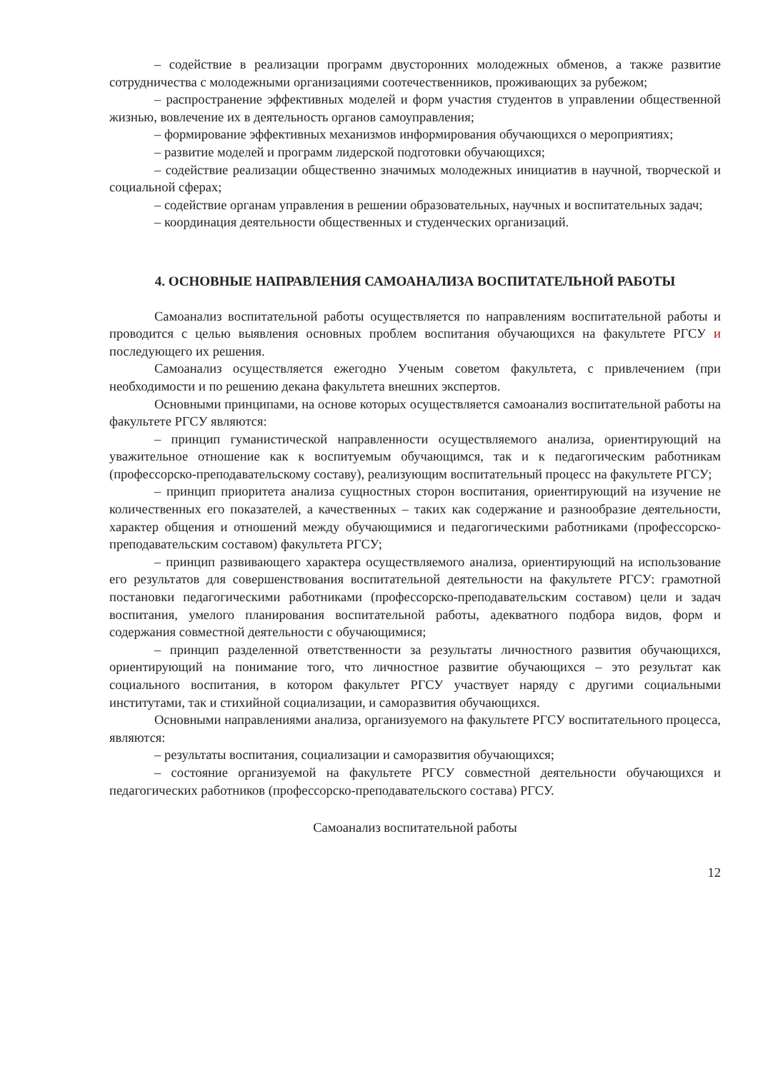– содействие в реализации программ двусторонних молодежных обменов, а также развитие сотрудничества с молодежными организациями соотечественников, проживающих за рубежом;
– распространение эффективных моделей и форм участия студентов в управлении общественной жизнью, вовлечение их в деятельность органов самоуправления;
– формирование эффективных механизмов информирования обучающихся о мероприятиях;
– развитие моделей и программ лидерской подготовки обучающихся;
– содействие реализации общественно значимых молодежных инициатив в научной, творческой и социальной сферах;
– содействие органам управления в решении образовательных, научных и воспитательных задач;
– координация деятельности общественных и студенческих организаций.
4. ОСНОВНЫЕ НАПРАВЛЕНИЯ САМОАНАЛИЗА ВОСПИТАТЕЛЬНОЙ РАБОТЫ
Самоанализ воспитательной работы осуществляется по направлениям воспитательной работы и проводится с целью выявления основных проблем воспитания обучающихся на факультете РГСУ и последующего их решения.
Самоанализ осуществляется ежегодно Ученым советом факультета, с привлечением (при необходимости и по решению декана факультета внешних экспертов.
Основными принципами, на основе которых осуществляется самоанализ воспитательной работы на факультете РГСУ являются:
– принцип гуманистической направленности осуществляемого анализа, ориентирующий на уважительное отношение как к воспитуемым обучающимся, так и к педагогическим работникам (профессорско-преподавательскому составу), реализующим воспитательный процесс на факультете РГСУ;
– принцип приоритета анализа сущностных сторон воспитания, ориентирующий на изучение не количественных его показателей, а качественных – таких как содержание и разнообразие деятельности, характер общения и отношений между обучающимися и педагогическими работниками (профессорско-преподавательским составом) факультета РГСУ;
– принцип развивающего характера осуществляемого анализа, ориентирующий на использование его результатов для совершенствования воспитательной деятельности на факультете РГСУ: грамотной постановки педагогическими работниками (профессорско-преподавательским составом) цели и задач воспитания, умелого планирования воспитательной работы, адекватного подбора видов, форм и содержания совместной деятельности с обучающимися;
– принцип разделенной ответственности за результаты личностного развития обучающихся, ориентирующий на понимание того, что личностное развитие обучающихся – это результат как социального воспитания, в котором факультет РГСУ участвует наряду с другими социальными институтами, так и стихийной социализации, и саморазвития обучающихся.
Основными направлениями анализа, организуемого на факультете РГСУ воспитательного процесса, являются:
– результаты воспитания, социализации и саморазвития обучающихся;
– состояние организуемой на факультете РГСУ совместной деятельности обучающихся и педагогических работников (профессорско-преподавательского состава) РГСУ.
Самоанализ воспитательной работы
12